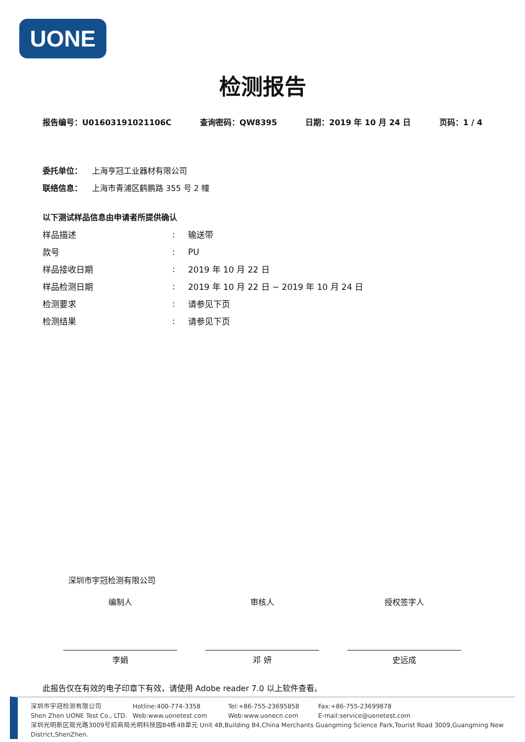UONE
检测报告
报告编号：U01603191021106C 查询密码：QW8395 日期：2019 年 10 月 24 日 页码：1 / 4
委托单位： 上海亨冠工业器材有限公司
联络信息： 上海市青浦区鹤鹏路 355 号 2 幢
以下测试样品信息由申请者所提供确认
| 样品描述 | : | 输送带 |
| 款号 | : | PU |
| 样品接收日期 | : | 2019 年 10 月 22 日 |
| 样品检测日期 | : | 2019 年 10 月 22 日 ~ 2019 年 10 月 24 日 |
| 检测要求 | : | 请参见下页 |
| 检测结果 | : | 请参见下页 |
深圳市宇冠检测有限公司
编制人
李娟
审核人
邓 妍
授权签字人
史远成
此报告仅在有效的电子印章下有效，请使用 Adobe reader 7.0 以上软件查看。
深圳市宇冠检测有限公司 Hotline:400-774-3358 Tel:+86-755-23695858 Fax:+86-755-23699878
Shen Zhen UONE Test Co., LTD. Web:www.uonetest.com Web:www.uonecn.com E-mail:service@uonetest.com
深圳光明新区观光路3009号招商局光明科技园B4栋4B单元 Unit 4B,Building B4,China Merchants Guangming Science Park,Tourist Road 3009,Guangming New District,ShenZhen.